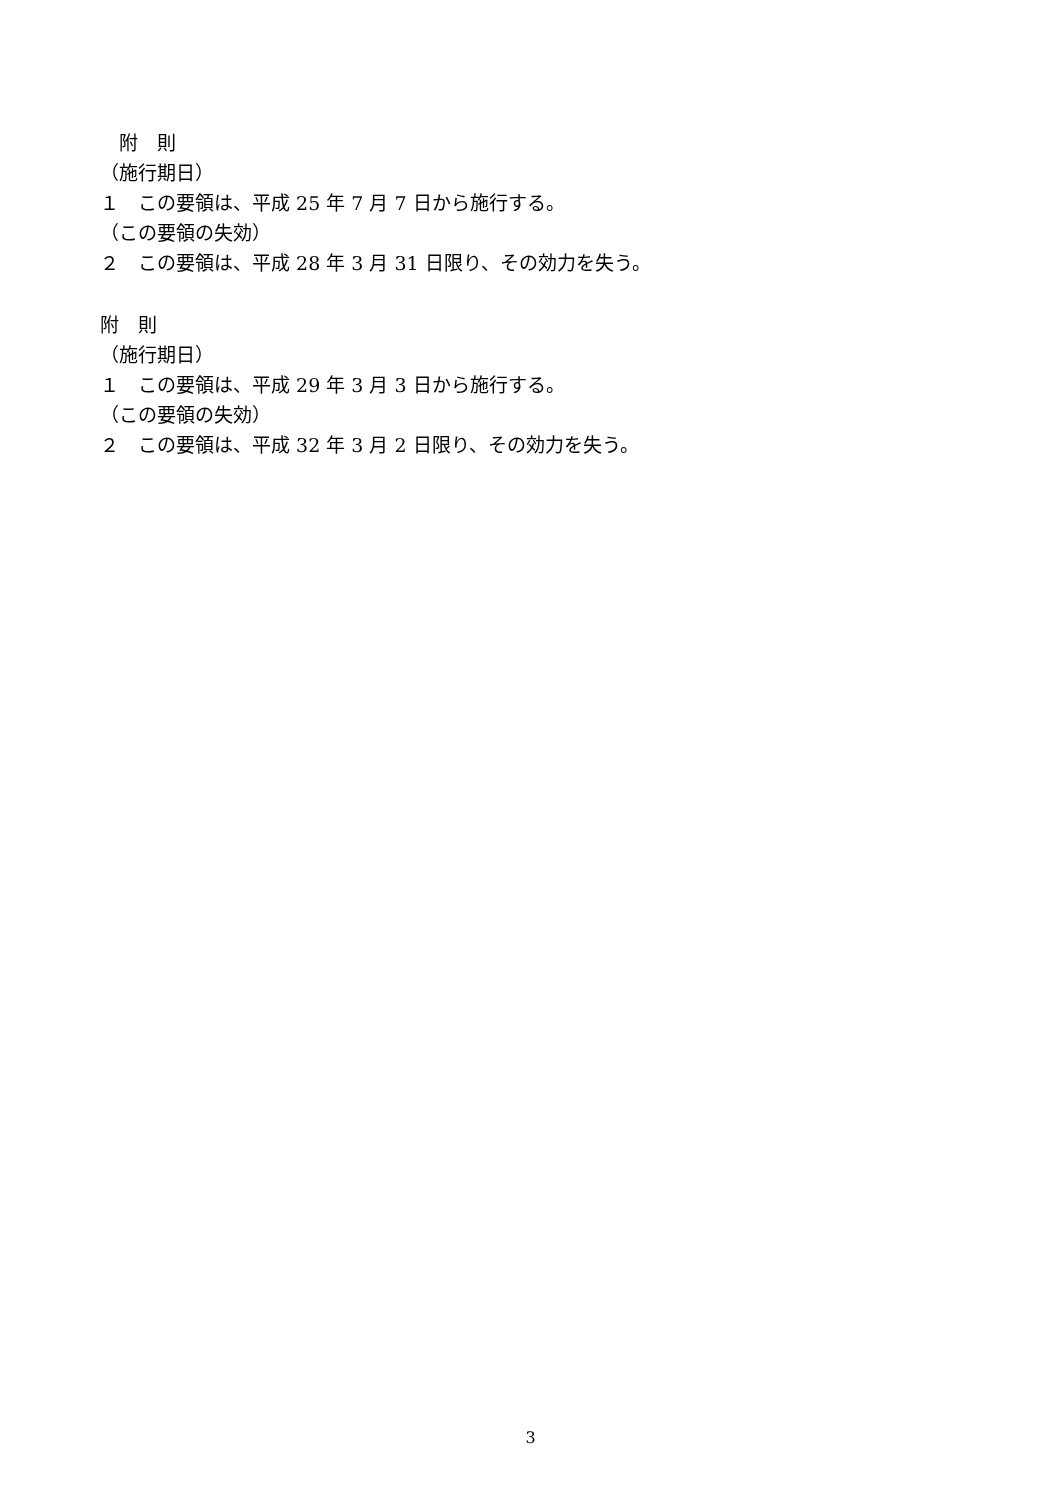附　則
（施行期日）
１　この要領は、平成 25 年 7 月 7 日から施行する。
（この要領の失効）
２　この要領は、平成 28 年 3 月 31 日限り、その効力を失う。
附　則
（施行期日）
１　この要領は、平成 29 年 3 月 3 日から施行する。
（この要領の失効）
２　この要領は、平成 32 年 3 月 2 日限り、その効力を失う。
3